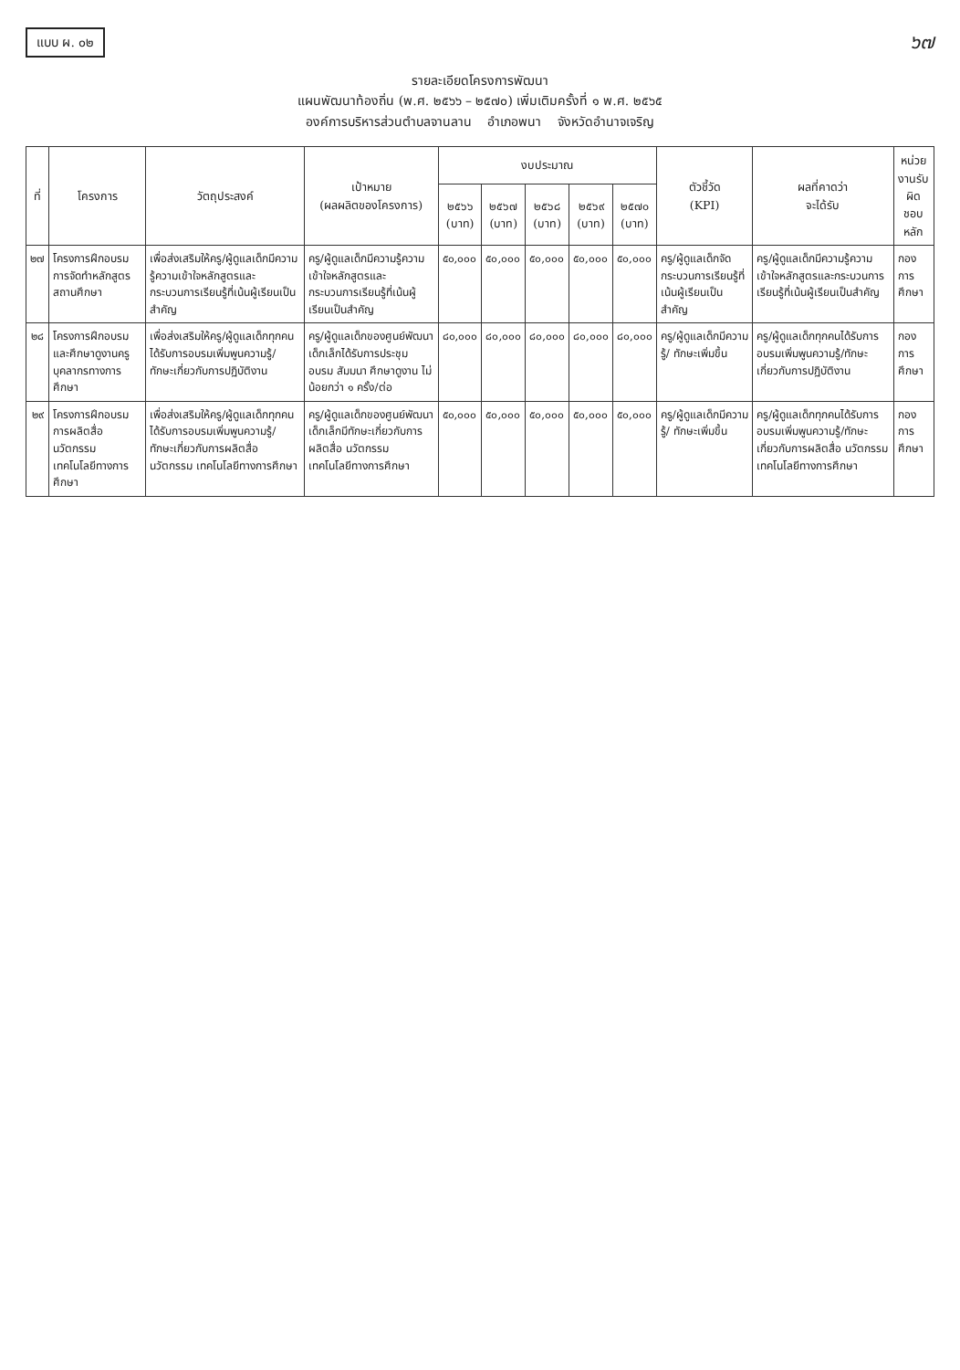แบบ ผ. ๐๒
๖๗
รายละเอียดโครงการพัฒนา
แผนพัฒนาท้องถิ่น (พ.ศ. ๒๕๖๖ – ๒๕๗๐) เพิ่มเติมครั้งที่ ๑ พ.ศ. ๒๕๖๕
องค์การบริหารส่วนตำบลจานลาน อำเภอพนา จังหวัดอำนาจเจริญ
| ที่ | โครงการ | วัตถุประสงค์ | เป้าหมาย (ผลผลิตของโครงการ) | งบประมาณ | | | | | ตัวชี้วัด (KPI) | ผลที่คาดว่า จะได้รับ | หน่วยงานรับ ผิด ชอบหลัก |
| --- | --- | --- | --- | --- | --- | --- | --- | --- | --- | --- | --- |
| | | | | ๒๕๖๖ (บาท) | ๒๕๖๗ (บาท) | ๒๕๖๘ (บาท) | ๒๕๖๙ (บาท) | ๒๕๗๐ (บาท) | | | |
| ๒๗ | โครงการฝึกอบรมการจัดทำหลักสูตรสถานศึกษา | เพื่อส่งเสริมให้ครู/ผู้ดูแลเด็กมีความรู้ความเข้าใจหลักสูตรและกระบวนการเรียนรู้ที่เน้นผู้เรียนเป็นสำคัญ | ครู/ผู้ดูแลเด็กมีความรู้ความเข้าใจหลักสูตรและกระบวนการเรียนรู้ที่เน้นผู้เรียนเป็นสำคัญ | ๕๐,๐๐๐ | ๕๐,๐๐๐ | ๕๐,๐๐๐ | ๕๐,๐๐๐ | ๕๐,๐๐๐ | ครู/ผู้ดูแลเด็กจัดกระบวนการเรียนรู้ที่เน้นผู้เรียนเป็นสำคัญ | ครู/ผู้ดูแลเด็กมีความรู้ความเข้าใจหลักสูตรและกระบวนการเรียนรู้ที่เน้นผู้เรียนเป็นสำคัญ | กองการศึกษา |
| ๒๘ | โครงการฝึกอบรมและศึกษาดูงานครูบุคลากรทางการศึกษา | เพื่อส่งเสริมให้ครู/ผู้ดูแลเด็กทุกคนได้รับการอบรมเพิ่มพูนความรู้/ ทักษะเกี่ยวกับการปฏิบัติงาน | ครู/ผู้ดูแลเด็กของศูนย์พัฒนาเด็กเล็กได้รับการประชุม อบรม สัมมนา ศึกษาดูงาน ไม่น้อยกว่า ๑ ครั้ง/ต่อ | ๘๐,๐๐๐ | ๘๐,๐๐๐ | ๘๐,๐๐๐ | ๘๐,๐๐๐ | ๘๐,๐๐๐ | ครู/ผู้ดูแลเด็กมีความรู้/ ทักษะเพิ่มขึ้น | ครู/ผู้ดูแลเด็กทุกคนได้รับการอบรมเพิ่มพูนความรู้/ทักษะเกี่ยวกับการปฏิบัติงาน | กองการศึกษา |
| ๒๙ | โครงการฝึกอบรมการผลิตสื่อ นวัตกรรม เทคโนโลยีทางการศึกษา | เพื่อส่งเสริมให้ครู/ผู้ดูแลเด็กทุกคนได้รับการอบรมเพิ่มพูนความรู้/ ทักษะเกี่ยวกับการผลิตสื่อ นวัตกรรม เทคโนโลยีทางการศึกษา | ครู/ผู้ดูแลเด็กของศูนย์พัฒนาเด็กเล็กมีทักษะเกี่ยวกับการผลิตสื่อ นวัตกรรม เทคโนโลยีทางการศึกษา | ๕๐,๐๐๐ | ๕๐,๐๐๐ | ๕๐,๐๐๐ | ๕๐,๐๐๐ | ๕๐,๐๐๐ | ครู/ผู้ดูแลเด็กมีความรู้/ ทักษะเพิ่มขึ้น | ครู/ผู้ดูแลเด็กทุกคนได้รับการอบรมเพิ่มพูนความรู้/ทักษะเกี่ยวกับการผลิตสื่อ นวัตกรรม เทคโนโลยีทางการศึกษา | กองการศึกษา |